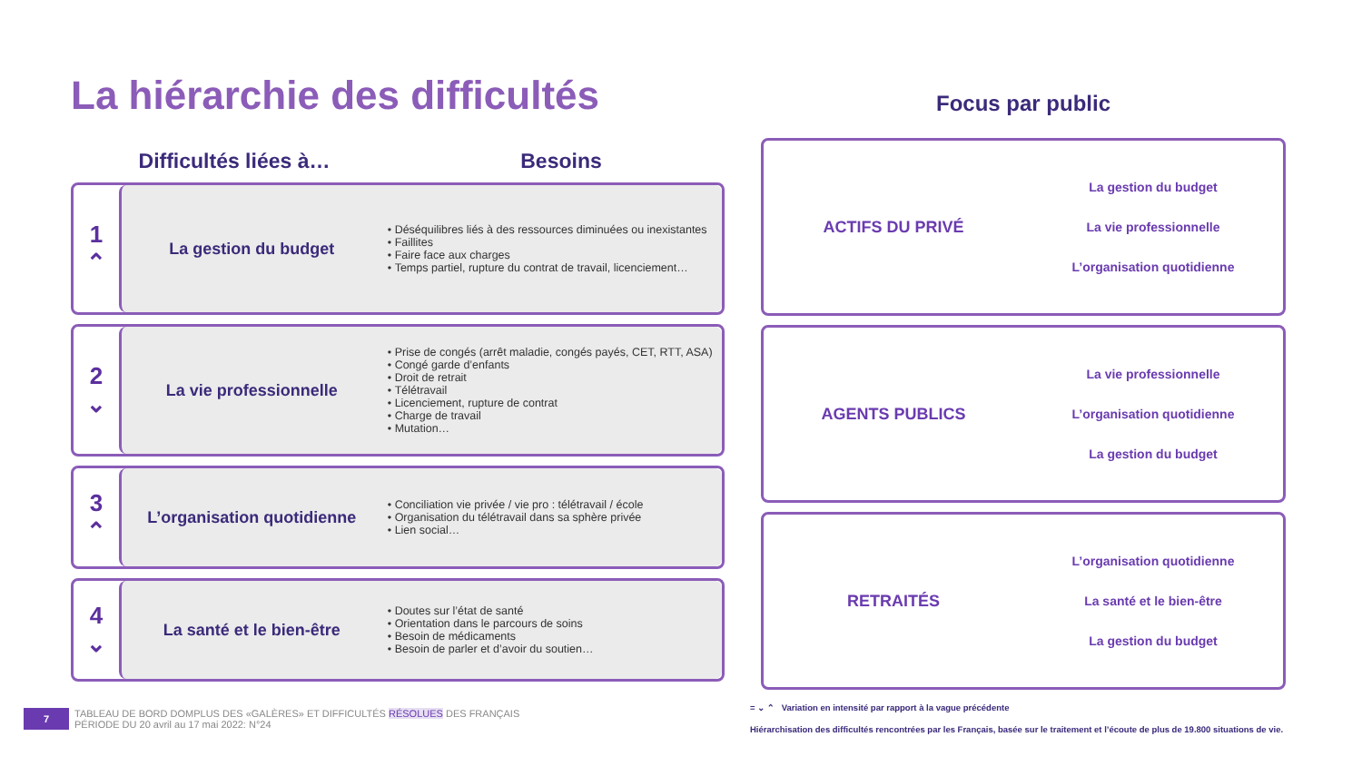La hiérarchie des difficultés
Difficultés liées à… Besoins
1
⌃
La gestion du budget
Déséquilibres liés à des ressources diminuées ou inexistantes
Faillites
Faire face aux charges
Temps partiel, rupture du contrat de travail, licenciement…
2
⌄
La vie professionnelle
Prise de congés (arrêt maladie, congés payés, CET, RTT, ASA)
Congé garde d’enfants
Droit de retrait
Télétravail
Licenciement, rupture de contrat
Charge de travail
Mutation…
3
⌃
L’organisation quotidienne
Conciliation vie privée / vie pro : télétravail / école
Organisation du télétravail dans sa sphère privée
Lien social…
4
⌄
La santé et le bien-être
Doutes sur l’état de santé
Orientation dans le parcours de soins
Besoin de médicaments
Besoin de parler et d’avoir du soutien…
Focus par public
ACTIFS DU PRIVÉ
La gestion du budget
La vie professionnelle
L’organisation quotidienne
AGENTS PUBLICS
La vie professionnelle
L’organisation quotidienne
La gestion du budget
RETRAITÉS
L’organisation quotidienne
La santé et le bien-être
La gestion du budget
7
TABLEAU DE BORD DOMPLUS DES «GALÈRES» ET DIFFICULTÉS RÉSOLUES DES FRANÇAIS
PÉRIODE DU 20 avril au 17 mai 2022: N°24
= ⌄ ⌃ Variation en intensité par rapport à la vague précédente
Hiérarchisation des difficultés rencontrées par les Français, basée sur le traitement et l’écoute de plus de 19.800 situations de vie.